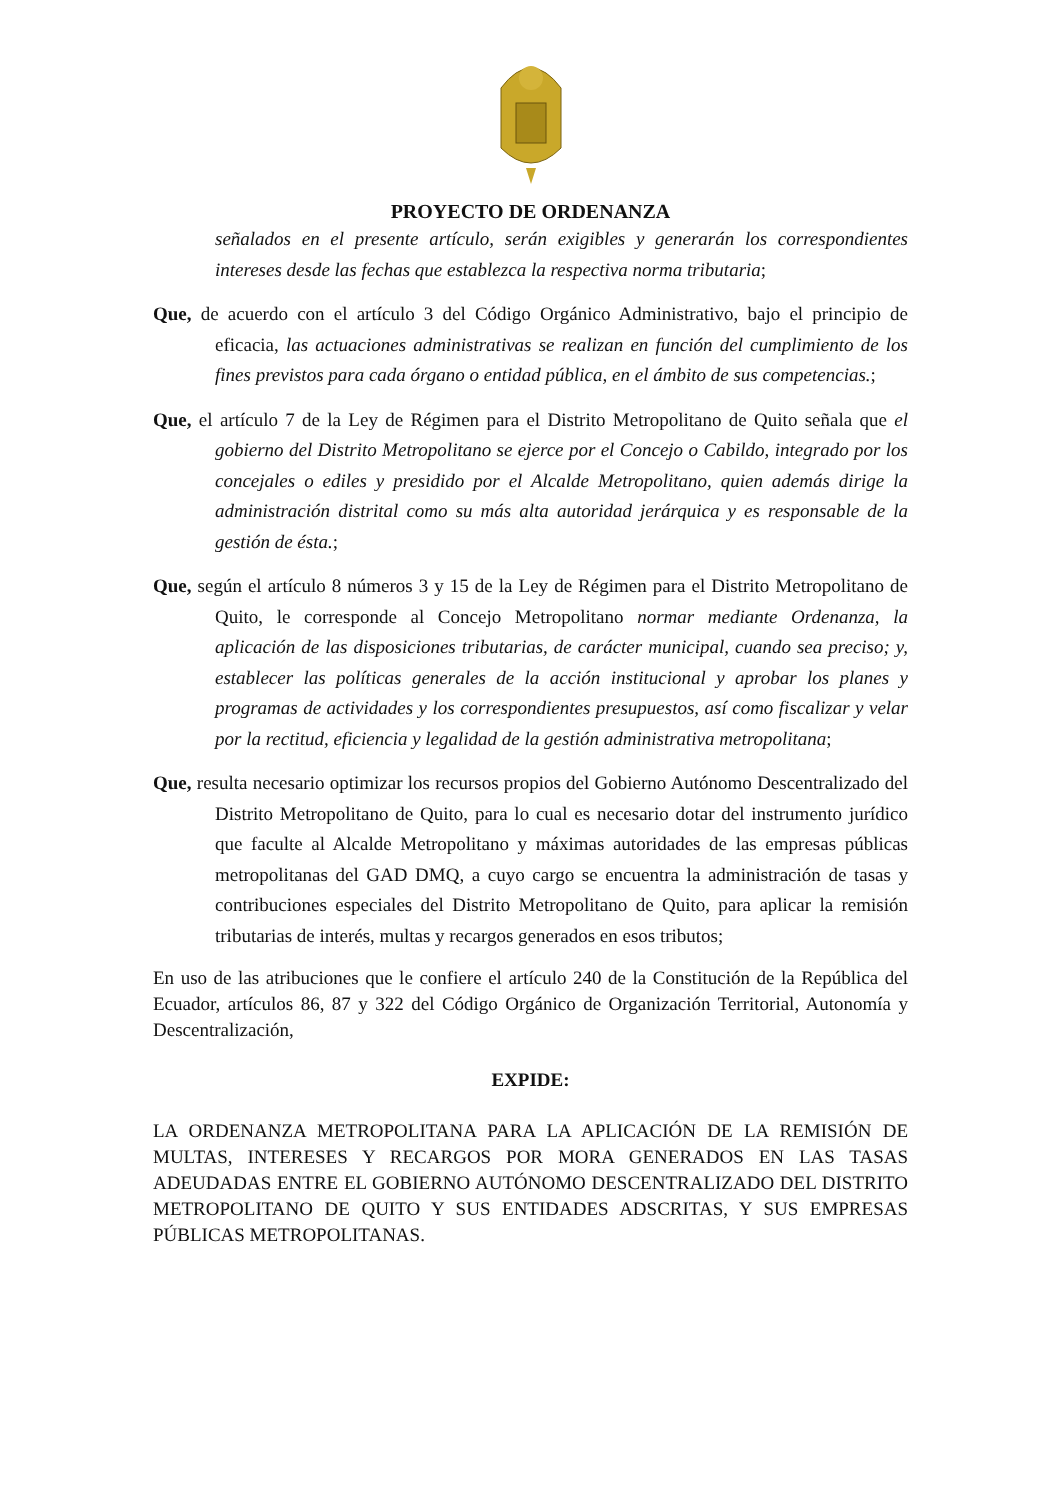PROYECTO DE ORDENANZA
señalados en el presente artículo, serán exigibles y generarán los correspondientes intereses desde las fechas que establezca la respectiva norma tributaria;
Que, de acuerdo con el artículo 3 del Código Orgánico Administrativo, bajo el principio de eficacia, las actuaciones administrativas se realizan en función del cumplimiento de los fines previstos para cada órgano o entidad pública, en el ámbito de sus competencias.;
Que, el artículo 7 de la Ley de Régimen para el Distrito Metropolitano de Quito señala que el gobierno del Distrito Metropolitano se ejerce por el Concejo o Cabildo, integrado por los concejales o ediles y presidido por el Alcalde Metropolitano, quien además dirige la administración distrital como su más alta autoridad jerárquica y es responsable de la gestión de ésta.;
Que, según el artículo 8 números 3 y 15 de la Ley de Régimen para el Distrito Metropolitano de Quito, le corresponde al Concejo Metropolitano normar mediante Ordenanza, la aplicación de las disposiciones tributarias, de carácter municipal, cuando sea preciso; y, establecer las políticas generales de la acción institucional y aprobar los planes y programas de actividades y los correspondientes presupuestos, así como fiscalizar y velar por la rectitud, eficiencia y legalidad de la gestión administrativa metropolitana;
Que, resulta necesario optimizar los recursos propios del Gobierno Autónomo Descentralizado del Distrito Metropolitano de Quito, para lo cual es necesario dotar del instrumento jurídico que faculte al Alcalde Metropolitano y máximas autoridades de las empresas públicas metropolitanas del GAD DMQ, a cuyo cargo se encuentra la administración de tasas y contribuciones especiales del Distrito Metropolitano de Quito, para aplicar la remisión tributarias de interés, multas y recargos generados en esos tributos;
En uso de las atribuciones que le confiere el artículo 240 de la Constitución de la República del Ecuador, artículos 86, 87 y 322 del Código Orgánico de Organización Territorial, Autonomía y Descentralización,
EXPIDE:
LA ORDENANZA METROPOLITANA PARA LA APLICACIÓN DE LA REMISIÓN DE MULTAS, INTERESES Y RECARGOS POR MORA GENERADOS EN LAS TASAS ADEUDADAS ENTRE EL GOBIERNO AUTÓNOMO DESCENTRALIZADO DEL DISTRITO METROPOLITANO DE QUITO Y SUS ENTIDADES ADSCRITAS, Y SUS EMPRESAS PÚBLICAS METROPOLITANAS.